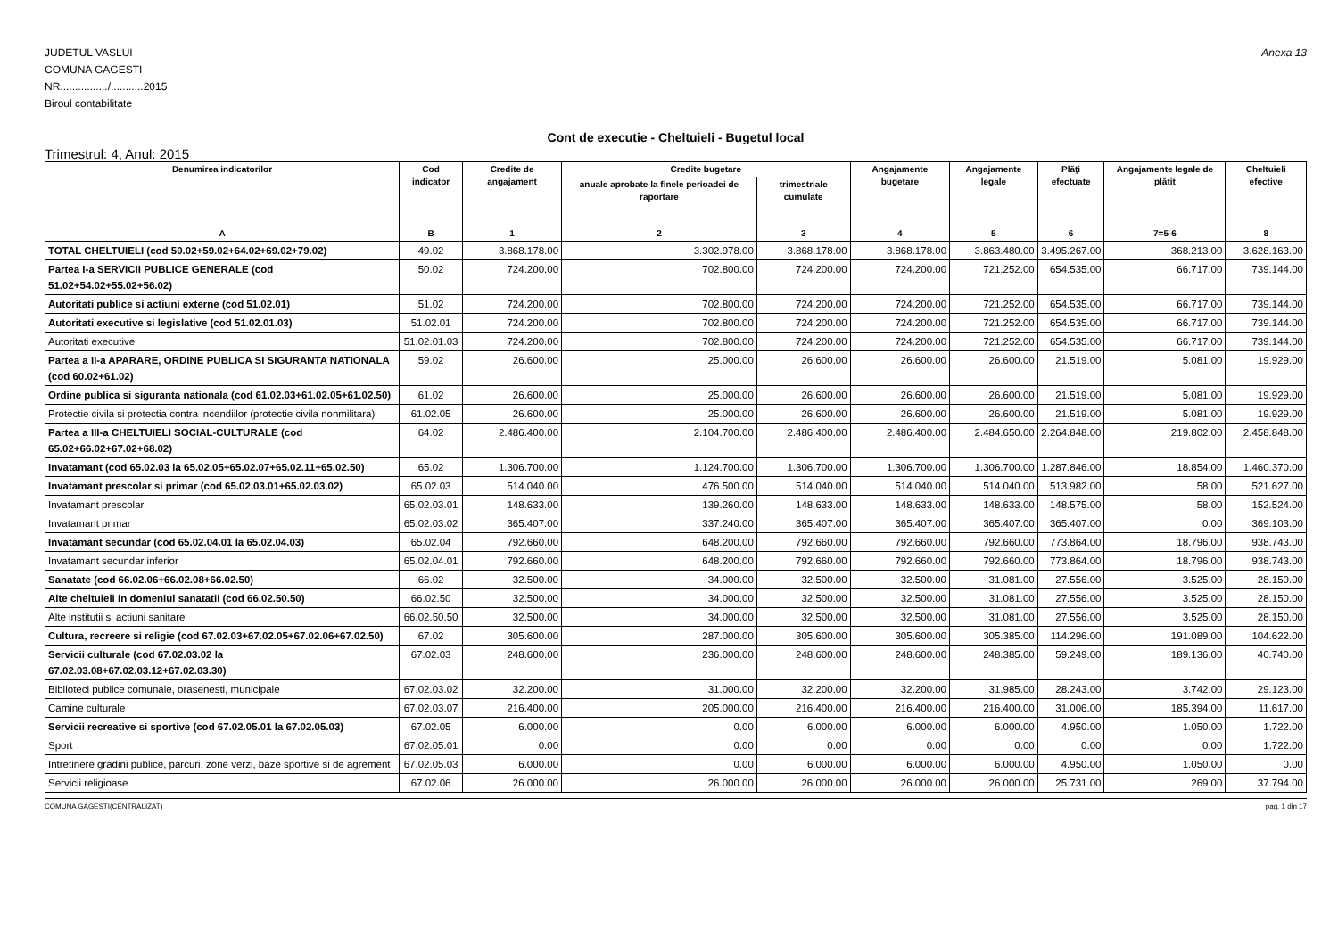JUDETUL VASLUI
COMUNA GAGESTI
NR................/...........2015
Biroul contabilitate
Anexa 13
Cont de executie - Cheltuieli - Bugetul local
Trimestrul: 4, Anul: 2015
| Denumirea indicatorilor | Cod indicator | Credite de angajament | Credite bugetare | | Angajamente bugetare | Angajamente legale | Plăţi efectuate | Angajamente legale de plătit | Cheltuieli efective |
| --- | --- | --- | --- | --- | --- | --- | --- | --- | --- |
| | | | anuale aprobate la finele perioadei de raportare | trimestriale cumulate | | | | | |
| A | B | 1 | 2 | 3 | 4 | 5 | 6 | 7=5-6 | 8 |
| TOTAL CHELTUIELI (cod 50.02+59.02+64.02+69.02+79.02) | 49.02 | 3.868.178.00 | 3.302.978.00 | 3.868.178.00 | 3.868.178.00 | 3.863.480.00 | 3.495.267.00 | 368.213.00 | 3.628.163.00 |
| Partea I-a SERVICII PUBLICE GENERALE (cod 51.02+54.02+55.02+56.02) | 50.02 | 724.200.00 | 702.800.00 | 724.200.00 | 724.200.00 | 721.252.00 | 654.535.00 | 66.717.00 | 739.144.00 |
| Autoritati publice si actiuni externe (cod 51.02.01) | 51.02 | 724.200.00 | 702.800.00 | 724.200.00 | 724.200.00 | 721.252.00 | 654.535.00 | 66.717.00 | 739.144.00 |
| Autoritati executive si legislative (cod 51.02.01.03) | 51.02.01 | 724.200.00 | 702.800.00 | 724.200.00 | 724.200.00 | 721.252.00 | 654.535.00 | 66.717.00 | 739.144.00 |
| Autoritati executive | 51.02.01.03 | 724.200.00 | 702.800.00 | 724.200.00 | 724.200.00 | 721.252.00 | 654.535.00 | 66.717.00 | 739.144.00 |
| Partea a II-a APARARE, ORDINE PUBLICA SI SIGURANTA NATIONALA (cod 60.02+61.02) | 59.02 | 26.600.00 | 25.000.00 | 26.600.00 | 26.600.00 | 26.600.00 | 21.519.00 | 5.081.00 | 19.929.00 |
| Ordine publica si siguranta nationala (cod 61.02.03+61.02.05+61.02.50) | 61.02 | 26.600.00 | 25.000.00 | 26.600.00 | 26.600.00 | 26.600.00 | 21.519.00 | 5.081.00 | 19.929.00 |
| Protectie civila si protectia contra incendiilor (protectie civila nonmilitara) | 61.02.05 | 26.600.00 | 25.000.00 | 26.600.00 | 26.600.00 | 26.600.00 | 21.519.00 | 5.081.00 | 19.929.00 |
| Partea a III-a CHELTUIELI SOCIAL-CULTURALE (cod 65.02+66.02+67.02+68.02) | 64.02 | 2.486.400.00 | 2.104.700.00 | 2.486.400.00 | 2.486.400.00 | 2.484.650.00 | 2.264.848.00 | 219.802.00 | 2.458.848.00 |
| Invatamant (cod 65.02.03 la 65.02.05+65.02.07+65.02.11+65.02.50) | 65.02 | 1.306.700.00 | 1.124.700.00 | 1.306.700.00 | 1.306.700.00 | 1.306.700.00 | 1.287.846.00 | 18.854.00 | 1.460.370.00 |
| Invatamant prescolar si primar (cod 65.02.03.01+65.02.03.02) | 65.02.03 | 514.040.00 | 476.500.00 | 514.040.00 | 514.040.00 | 514.040.00 | 513.982.00 | 58.00 | 521.627.00 |
| Invatamant prescolar | 65.02.03.01 | 148.633.00 | 139.260.00 | 148.633.00 | 148.633.00 | 148.633.00 | 148.575.00 | 58.00 | 152.524.00 |
| Invatamant primar | 65.02.03.02 | 365.407.00 | 337.240.00 | 365.407.00 | 365.407.00 | 365.407.00 | 365.407.00 | 0.00 | 369.103.00 |
| Invatamant secundar (cod 65.02.04.01 la 65.02.04.03) | 65.02.04 | 792.660.00 | 648.200.00 | 792.660.00 | 792.660.00 | 792.660.00 | 773.864.00 | 18.796.00 | 938.743.00 |
| Invatamant secundar inferior | 65.02.04.01 | 792.660.00 | 648.200.00 | 792.660.00 | 792.660.00 | 792.660.00 | 773.864.00 | 18.796.00 | 938.743.00 |
| Sanatate (cod 66.02.06+66.02.08+66.02.50) | 66.02 | 32.500.00 | 34.000.00 | 32.500.00 | 32.500.00 | 31.081.00 | 27.556.00 | 3.525.00 | 28.150.00 |
| Alte cheltuieli in domeniul sanatatii (cod 66.02.50.50) | 66.02.50 | 32.500.00 | 34.000.00 | 32.500.00 | 32.500.00 | 31.081.00 | 27.556.00 | 3.525.00 | 28.150.00 |
| Alte institutii si actiuni sanitare | 66.02.50.50 | 32.500.00 | 34.000.00 | 32.500.00 | 32.500.00 | 31.081.00 | 27.556.00 | 3.525.00 | 28.150.00 |
| Cultura, recreere si religie (cod 67.02.03+67.02.05+67.02.06+67.02.50) | 67.02 | 305.600.00 | 287.000.00 | 305.600.00 | 305.600.00 | 305.385.00 | 114.296.00 | 191.089.00 | 104.622.00 |
| Servicii culturale (cod 67.02.03.02 la 67.02.03.08+67.02.03.12+67.02.03.30) | 67.02.03 | 248.600.00 | 236.000.00 | 248.600.00 | 248.600.00 | 248.385.00 | 59.249.00 | 189.136.00 | 40.740.00 |
| Biblioteci publice comunale, orasenesti, municipale | 67.02.03.02 | 32.200.00 | 31.000.00 | 32.200.00 | 32.200.00 | 31.985.00 | 28.243.00 | 3.742.00 | 29.123.00 |
| Camine culturale | 67.02.03.07 | 216.400.00 | 205.000.00 | 216.400.00 | 216.400.00 | 216.400.00 | 31.006.00 | 185.394.00 | 11.617.00 |
| Servicii recreative si sportive (cod 67.02.05.01 la 67.02.05.03) | 67.02.05 | 6.000.00 | 0.00 | 6.000.00 | 6.000.00 | 6.000.00 | 4.950.00 | 1.050.00 | 1.722.00 |
| Sport | 67.02.05.01 | 0.00 | 0.00 | 0.00 | 0.00 | 0.00 | 0.00 | 0.00 | 1.722.00 |
| Intretinere gradini publice, parcuri, zone verzi, baze sportive si de agrement | 67.02.05.03 | 6.000.00 | 0.00 | 6.000.00 | 6.000.00 | 6.000.00 | 4.950.00 | 1.050.00 | 0.00 |
| Servicii religioase | 67.02.06 | 26.000.00 | 26.000.00 | 26.000.00 | 26.000.00 | 26.000.00 | 25.731.00 | 269.00 | 37.794.00 |
COMUNA GAGESTI(CENTRALIZAT) pag. 1 din 17